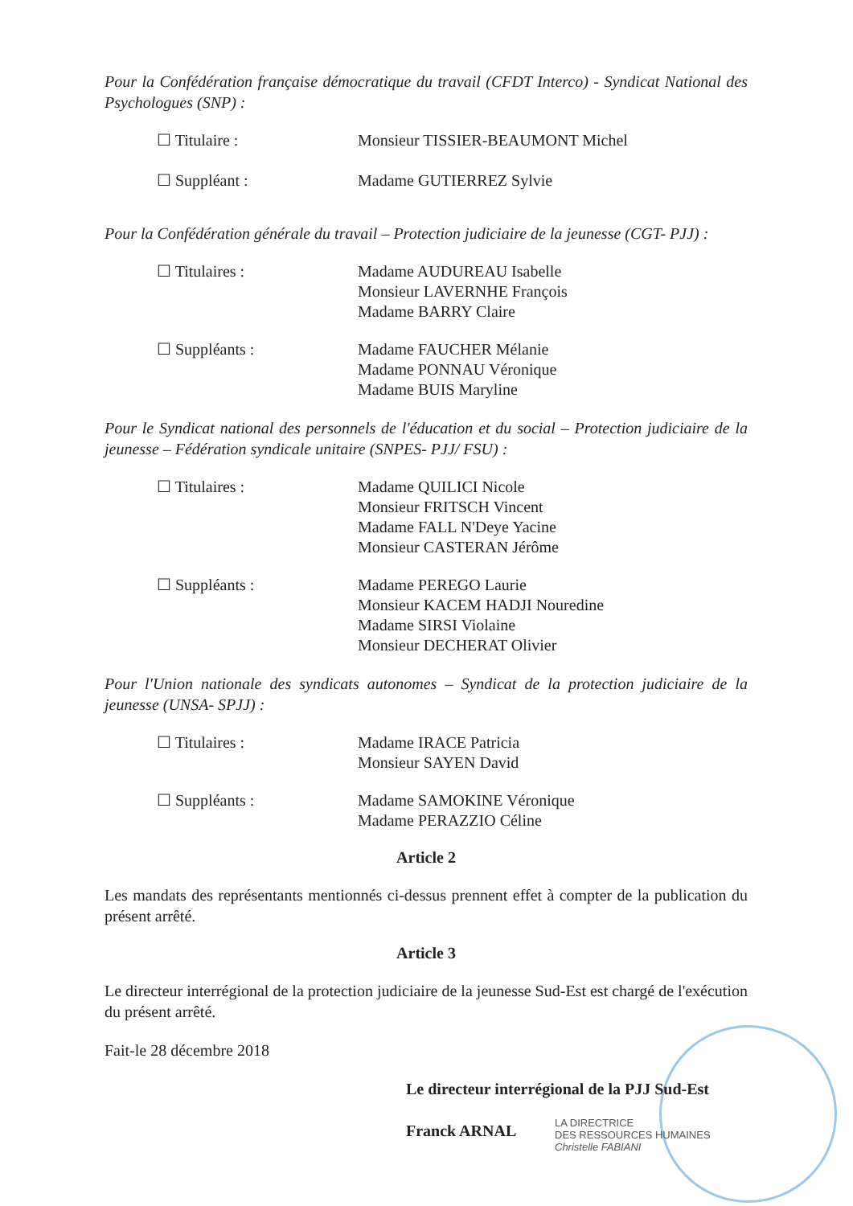Pour la Confédération française démocratique du travail (CFDT Interco) - Syndicat National des Psychologues (SNP) :
| ☐ Titulaire : | Monsieur TISSIER-BEAUMONT Michel |
| ☐ Suppléant : | Madame GUTIERREZ Sylvie |
Pour la Confédération générale du travail – Protection judiciaire de la jeunesse (CGT- PJJ) :
| ☐ Titulaires : | Madame AUDUREAU Isabelle Monsieur LAVERNHE François Madame BARRY Claire |
| ☐ Suppléants : | Madame FAUCHER Mélanie Madame PONNAU Véronique Madame BUIS Maryline |
Pour le Syndicat national des personnels de l'éducation et du social – Protection judiciaire de la jeunesse – Fédération syndicale unitaire (SNPES- PJJ/ FSU) :
| ☐ Titulaires : | Madame QUILICI Nicole Monsieur FRITSCH Vincent Madame FALL N'Deye Yacine Monsieur CASTERAN Jérôme |
| ☐ Suppléants : | Madame PEREGO Laurie Monsieur KACEM HADJI Nouredine Madame SIRSI Violaine Monsieur DECHERAT Olivier |
Pour l'Union nationale des syndicats autonomes – Syndicat de la protection judiciaire de la jeunesse (UNSA- SPJJ) :
| ☐ Titulaires : | Madame IRACE Patricia Monsieur SAYEN David |
| ☐ Suppléants : | Madame SAMOKINE Véronique Madame PERAZZIO Céline |
Article 2
Les mandats des représentants mentionnés ci-dessus prennent effet à compter de la publication du présent arrêté.
Article 3
Le directeur interrégional de la protection judiciaire de la jeunesse Sud-Est est chargé de l'exécution du présent arrêté.
Fait-le 28 décembre 2018
Le directeur interrégional de la PJJ Sud-Est
Franck ARNAL
LA DIRECTRICE
DES RESSOURCES HUMAINES
Christelle FABIANI